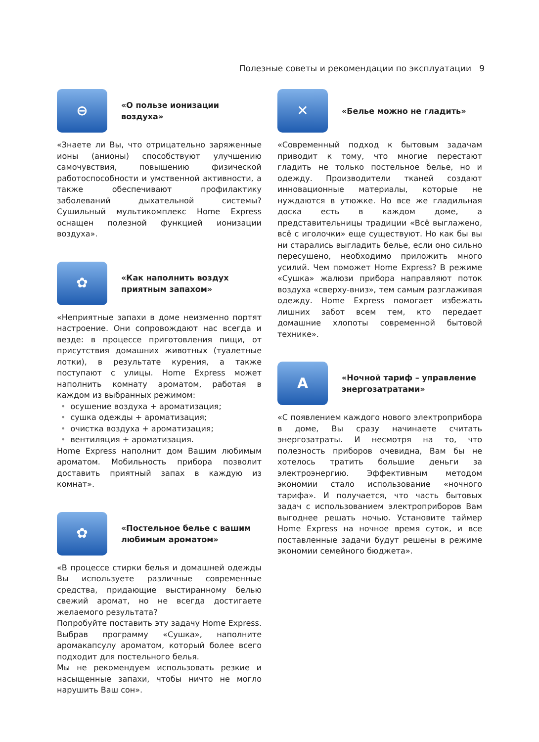Полезные советы и рекомендации по эксплуатации 9
⊖
«О пользе ионизации воздуха»
«Знаете ли Вы, что отрицательно заряженные ионы (анионы) способствуют улучшению самочувствия, повышению физической работоспособности и умственной активности, а также обеспечивают профилактику заболеваний дыхательной системы? Сушильный мультикомплекс Home Express оснащен полезной функцией ионизации воздуха».
✿
«Как наполнить воздух приятным запахом»
«Неприятные запахи в доме неизменно портят настроение. Они сопровождают нас всегда и везде: в процессе приготовления пищи, от присутствия домашних животных (туалетные лотки), в результате курения, а также поступают с улицы. Home Express может наполнить комнату ароматом, работая в каждом из выбранных режимом:
• осушение воздуха + ароматизация;
• сушка одежды + ароматизация;
• очистка воздуха + ароматизация;
• вентиляция + ароматизация.
Home Express наполнит дом Вашим любимым ароматом. Мобильность прибора позволит доставить приятный запах в каждую из комнат».
✿
«Постельное белье с вашим любимым ароматом»
«В процессе стирки белья и домашней одежды Вы используете различные современные средства, придающие выстиранному белью свежий аромат, но не всегда достигаете желаемого результата?
Попробуйте поставить эту задачу Home Express. Выбрав программу «Сушка», наполните аромакапсулу ароматом, который более всего подходит для постельного белья.
Мы не рекомендуем использовать резкие и насыщенные запахи, чтобы ничто не могло нарушить Ваш сон».
✕
«Белье можно не гладить»
«Современный подход к бытовым задачам приводит к тому, что многие перестают гладить не только постельное белье, но и одежду. Производители тканей создают инновационные материалы, которые не нуждаются в утюжке. Но все же гладильная доска есть в каждом доме, а представительницы традиции «Всё выглажено, всё с иголочки» еще существуют. Но как бы вы ни старались выгладить белье, если оно сильно пересушено, необходимо приложить много усилий. Чем поможет Home Express? В режиме «Сушка» жалюзи прибора направляют поток воздуха «сверху-вниз», тем самым разглаживая одежду. Home Express помогает избежать лишних забот всем тем, кто передает домашние хлопоты современной бытовой технике».
A
«Ночной тариф – управление энергозатратами»
«С появлением каждого нового электроприбора в доме, Вы сразу начинаете считать энергозатраты. И несмотря на то, что полезность приборов очевидна, Вам бы не хотелось тратить большие деньги за электроэнергию. Эффективным методом экономии стало использование «ночного тарифа». И получается, что часть бытовых задач с использованием электроприборов Вам выгоднее решать ночью. Установите таймер Home Express на ночное время суток, и все поставленные задачи будут решены в режиме экономии семейного бюджета».